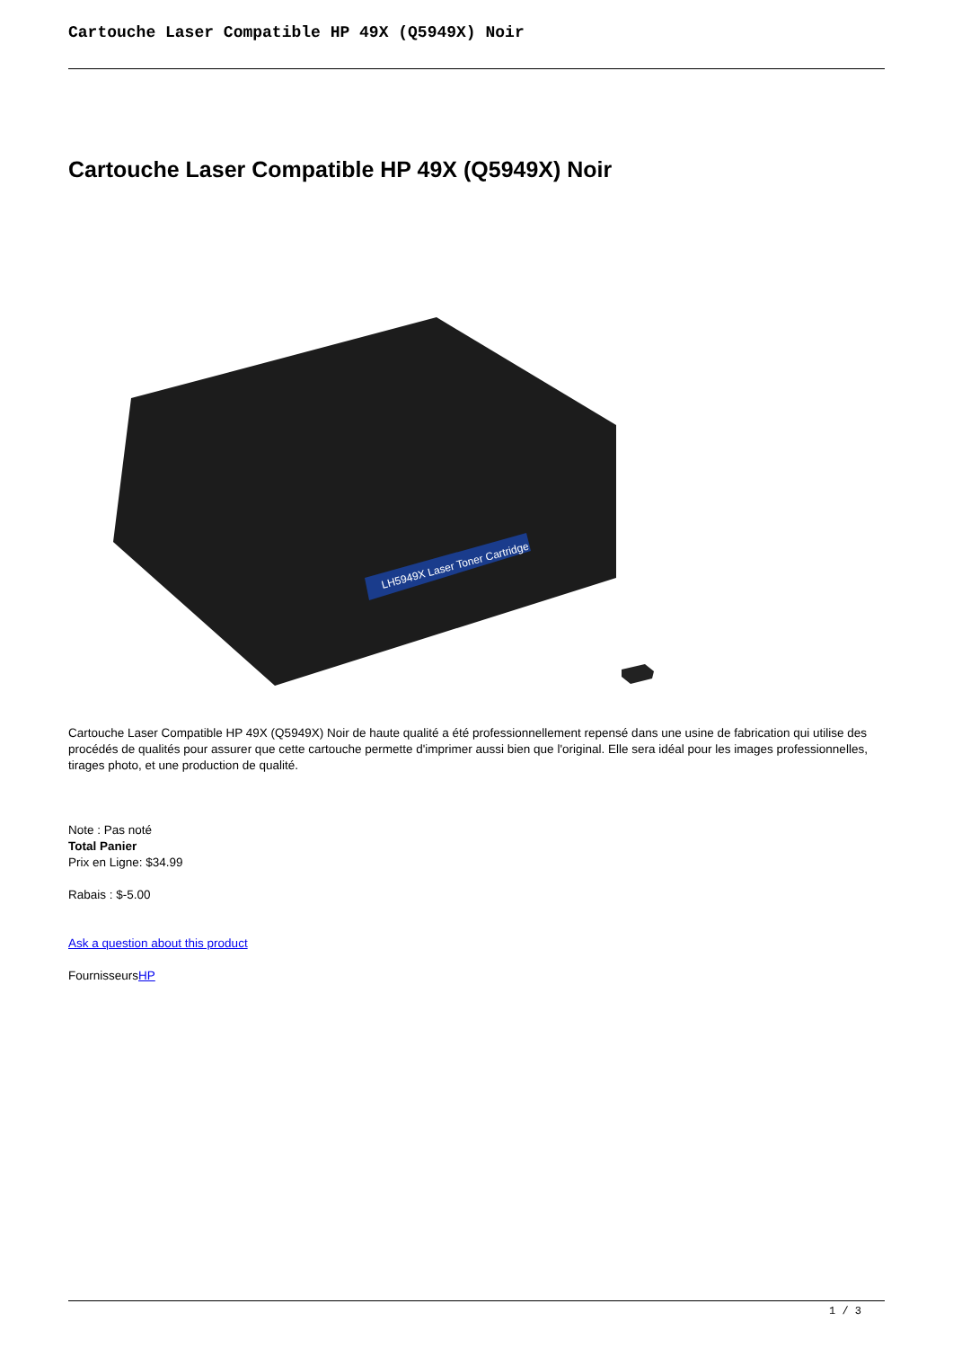Cartouche Laser Compatible HP 49X (Q5949X) Noir
Cartouche Laser Compatible HP 49X (Q5949X) Noir
LH5949X Laser Toner Cartridge
Cartouche Laser Compatible HP 49X (Q5949X) Noir de haute qualité a été professionnellement repensé dans une usine de fabrication qui utilise des procédés de qualités pour assurer que cette cartouche permette d'imprimer aussi bien que l'original. Elle sera idéal pour les images professionnelles, tirages photo, et une production de qualité.
Note : Pas noté
Total Panier
Prix en Ligne: $34.99
Rabais : $-5.00
Ask a question about this product
FournisseursHP
1 / 3